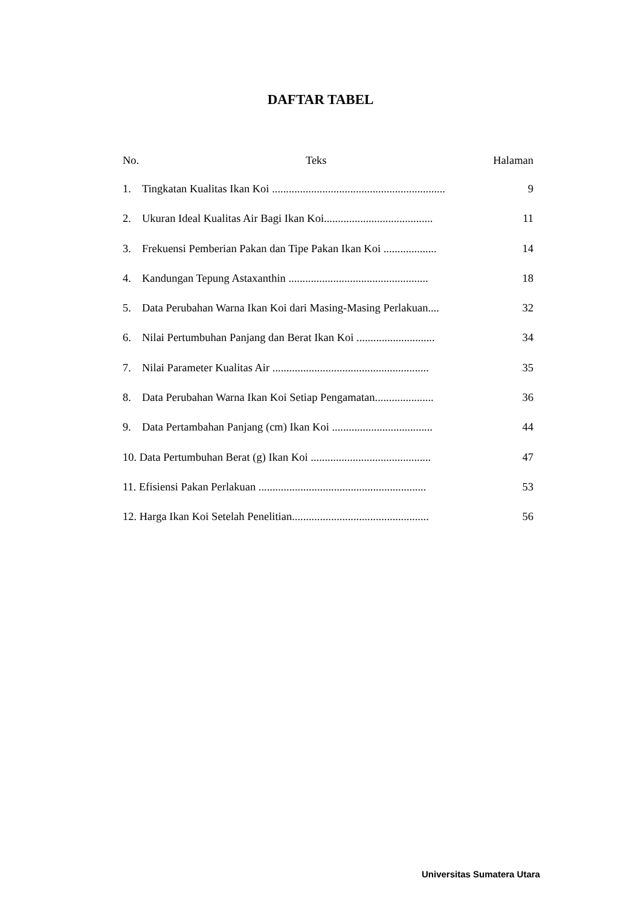DAFTAR TABEL
No. Teks Halaman
1. Tingkatan Kualitas Ikan Koi .............................................................. 9
2. Ukuran Ideal Kualitas Air Bagi Ikan Koi....................................... 11
3. Frekuensi Pemberian Pakan dan Tipe Pakan Ikan Koi ................... 14
4. Kandungan Tepung Astaxanthin .................................................. 18
5. Data Perubahan Warna Ikan Koi dari Masing-Masing Perlakuan.... 32
6. Nilai Pertumbuhan Panjang dan Berat Ikan Koi ............................ 34
7. Nilai Parameter Kualitas Air ........................................................ 35
8. Data Perubahan Warna Ikan Koi Setiap Pengamatan..................... 36
9. Data Pertambahan Panjang (cm) Ikan Koi .................................... 44
10. Data Pertumbuhan Berat (g) Ikan Koi ........................................... 47
11. Efisiensi Pakan Perlakuan ............................................................ 53
12. Harga Ikan Koi Setelah Penelitian................................................. 56
Universitas Sumatera Utara